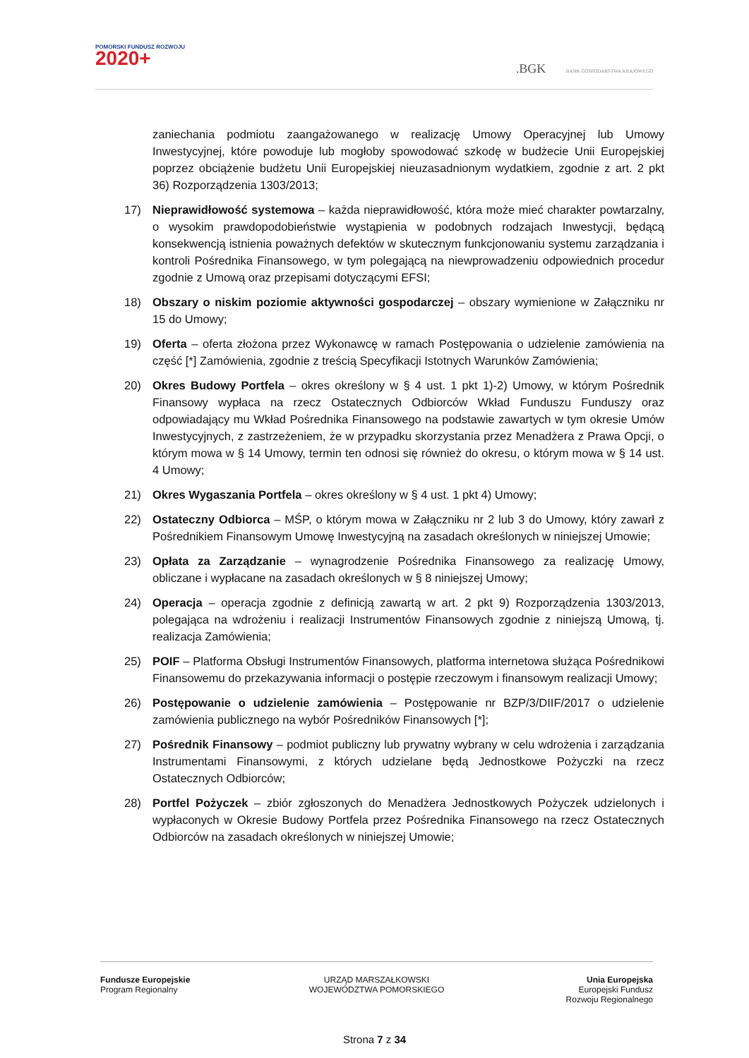POMORSKI FUNDUSZ ROZWOJU
2020+
.BGK BANK GOSPODARSTWA KRAJOWEGO
zaniechania podmiotu zaangażowanego w realizację Umowy Operacyjnej lub Umowy Inwestycyjnej, które powoduje lub mogłoby spowodować szkodę w budżecie Unii Europejskiej poprzez obciążenie budżetu Unii Europejskiej nieuzasadnionym wydatkiem, zgodnie z art. 2 pkt 36) Rozporządzenia 1303/2013;
17) Nieprawidłowość systemowa – każda nieprawidłowość, która może mieć charakter powtarzalny, o wysokim prawdopodobieństwie wystąpienia w podobnych rodzajach Inwestycji, będącą konsekwencją istnienia poważnych defektów w skutecznym funkcjonowaniu systemu zarządzania i kontroli Pośrednika Finansowego, w tym polegającą na niewprowadzeniu odpowiednich procedur zgodnie z Umową oraz przepisami dotyczącymi EFSI;
18) Obszary o niskim poziomie aktywności gospodarczej – obszary wymienione w Załączniku nr 15 do Umowy;
19) Oferta – oferta złożona przez Wykonawcę w ramach Postępowania o udzielenie zamówienia na część [*] Zamówienia, zgodnie z treścią Specyfikacji Istotnych Warunków Zamówienia;
20) Okres Budowy Portfela – okres określony w § 4 ust. 1 pkt 1)-2) Umowy, w którym Pośrednik Finansowy wypłaca na rzecz Ostatecznych Odbiorców Wkład Funduszu Funduszy oraz odpowiadający mu Wkład Pośrednika Finansowego na podstawie zawartych w tym okresie Umów Inwestycyjnych, z zastrzeżeniem, że w przypadku skorzystania przez Menadżera z Prawa Opcji, o którym mowa w § 14 Umowy, termin ten odnosi się również do okresu, o którym mowa w § 14 ust. 4 Umowy;
21) Okres Wygaszania Portfela – okres określony w § 4 ust. 1 pkt 4) Umowy;
22) Ostateczny Odbiorca – MŚP, o którym mowa w Załączniku nr 2 lub 3 do Umowy, który zawarł z Pośrednikiem Finansowym Umowę Inwestycyjną na zasadach określonych w niniejszej Umowie;
23) Opłata za Zarządzanie – wynagrodzenie Pośrednika Finansowego za realizację Umowy, obliczane i wypłacane na zasadach określonych w § 8 niniejszej Umowy;
24) Operacja – operacja zgodnie z definicją zawartą w art. 2 pkt 9) Rozporządzenia 1303/2013, polegająca na wdrożeniu i realizacji Instrumentów Finansowych zgodnie z niniejszą Umową, tj. realizacja Zamówienia;
25) POIF – Platforma Obsługi Instrumentów Finansowych, platforma internetowa służąca Pośrednikowi Finansowemu do przekazywania informacji o postępie rzeczowym i finansowym realizacji Umowy;
26) Postępowanie o udzielenie zamówienia – Postępowanie nr BZP/3/DIIF/2017 o udzielenie zamówienia publicznego na wybór Pośredników Finansowych [*];
27) Pośrednik Finansowy – podmiot publiczny lub prywatny wybrany w celu wdrożenia i zarządzania Instrumentami Finansowymi, z których udzielane będą Jednostkowe Pożyczki na rzecz Ostatecznych Odbiorców;
28) Portfel Pożyczek – zbiór zgłoszonych do Menadżera Jednostkowych Pożyczek udzielonych i wypłaconych w Okresie Budowy Portfela przez Pośrednika Finansowego na rzecz Ostatecznych Odbiorców na zasadach określonych w niniejszej Umowie;
Fundusze Europejskie
Program Regionalny
URZĄD MARSZAŁKOWSKI
WOJEWÓDZTWA POMORSKIEGO
Unia Europejska
Europejski Fundusz
Rozwoju Regionalnego
Strona 7 z 34